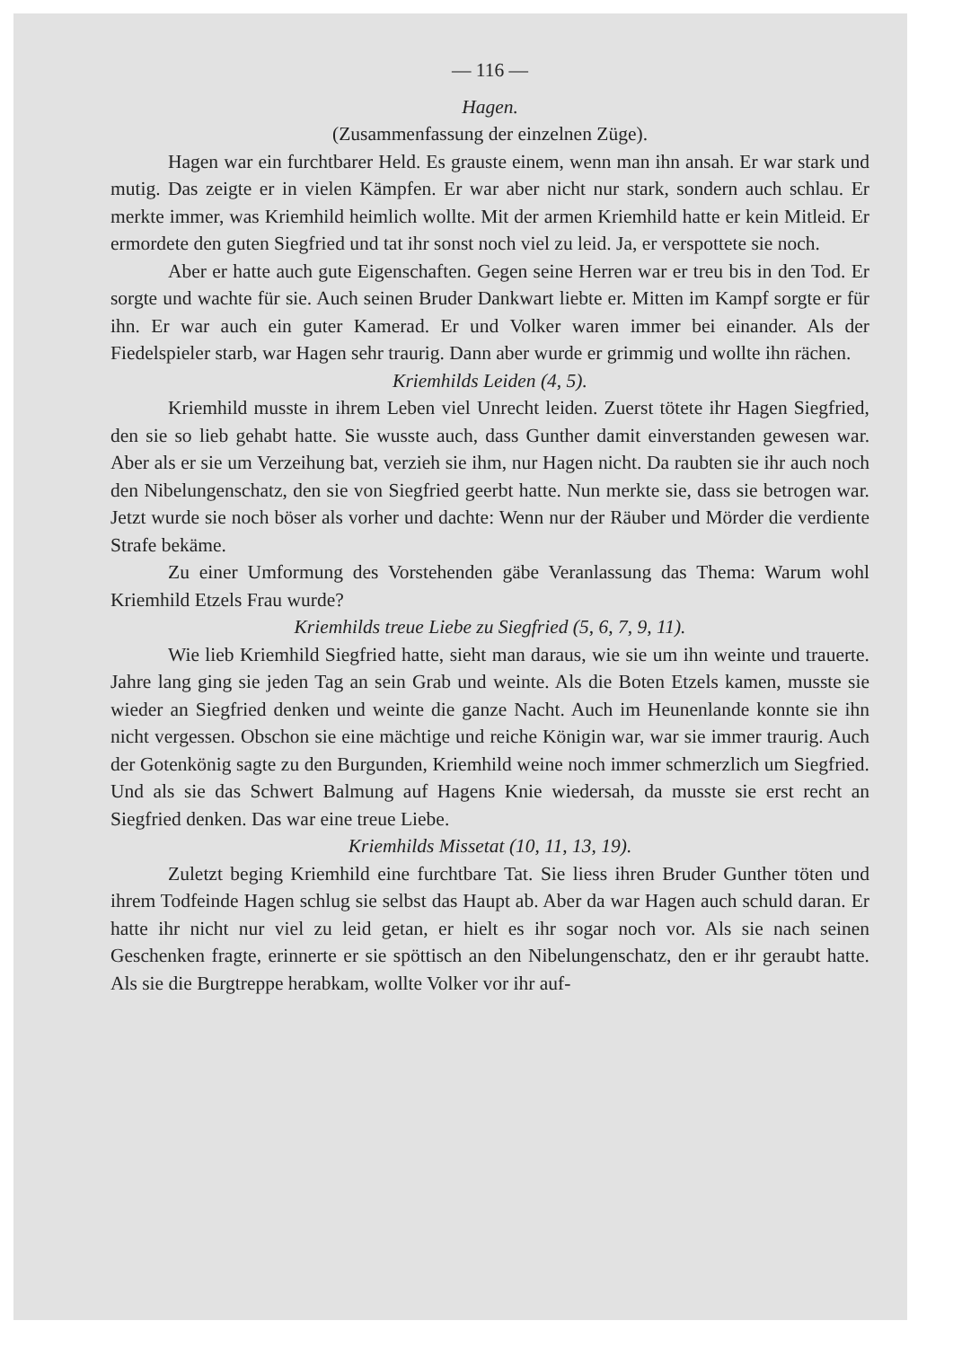— 116 —
Hagen.
(Zusammenfassung der einzelnen Züge).
Hagen war ein furchtbarer Held. Es grauste einem, wenn man ihn ansah. Er war stark und mutig. Das zeigte er in vielen Kämpfen. Er war aber nicht nur stark, sondern auch schlau. Er merkte immer, was Kriemhild heimlich wollte. Mit der armen Kriemhild hatte er kein Mitleid. Er ermordete den guten Siegfried und tat ihr sonst noch viel zu leid. Ja, er verspottete sie noch.
Aber er hatte auch gute Eigenschaften. Gegen seine Herren war er treu bis in den Tod. Er sorgte und wachte für sie. Auch seinen Bruder Dankwart liebte er. Mitten im Kampf sorgte er für ihn. Er war auch ein guter Kamerad. Er und Volker waren immer bei einander. Als der Fiedelspieler starb, war Hagen sehr traurig. Dann aber wurde er grimmig und wollte ihn rächen.
Kriemhilds Leiden (4, 5).
Kriemhild musste in ihrem Leben viel Unrecht leiden. Zuerst tötete ihr Hagen Siegfried, den sie so lieb gehabt hatte. Sie wusste auch, dass Gunther damit einverstanden gewesen war. Aber als er sie um Verzeihung bat, verzieh sie ihm, nur Hagen nicht. Da raubten sie ihr auch noch den Nibelungenschatz, den sie von Siegfried geerbt hatte. Nun merkte sie, dass sie betrogen war. Jetzt wurde sie noch böser als vorher und dachte: Wenn nur der Räuber und Mörder die verdiente Strafe bekäme.
Zu einer Umformung des Vorstehenden gäbe Veranlassung das Thema: Warum wohl Kriemhild Etzels Frau wurde?
Kriemhilds treue Liebe zu Siegfried (5, 6, 7, 9, 11).
Wie lieb Kriemhild Siegfried hatte, sieht man daraus, wie sie um ihn weinte und trauerte. Jahre lang ging sie jeden Tag an sein Grab und weinte. Als die Boten Etzels kamen, musste sie wieder an Siegfried denken und weinte die ganze Nacht. Auch im Heunenlande konnte sie ihn nicht vergessen. Obschon sie eine mächtige und reiche Königin war, war sie immer traurig. Auch der Gotenkönig sagte zu den Burgunden, Kriemhild weine noch immer schmerzlich um Siegfried. Und als sie das Schwert Balmung auf Hagens Knie wiedersah, da musste sie erst recht an Siegfried denken. Das war eine treue Liebe.
Kriemhilds Missetat (10, 11, 13, 19).
Zuletzt beging Kriemhild eine furchtbare Tat. Sie liess ihren Bruder Gunther töten und ihrem Todfeinde Hagen schlug sie selbst das Haupt ab. Aber da war Hagen auch schuld daran. Er hatte ihr nicht nur viel zu leid getan, er hielt es ihr sogar noch vor. Als sie nach seinen Geschenken fragte, erinnerte er sie spöttisch an den Nibelungenschatz, den er ihr geraubt hatte. Als sie die Burgtreppe herabkam, wollte Volker vor ihr auf-